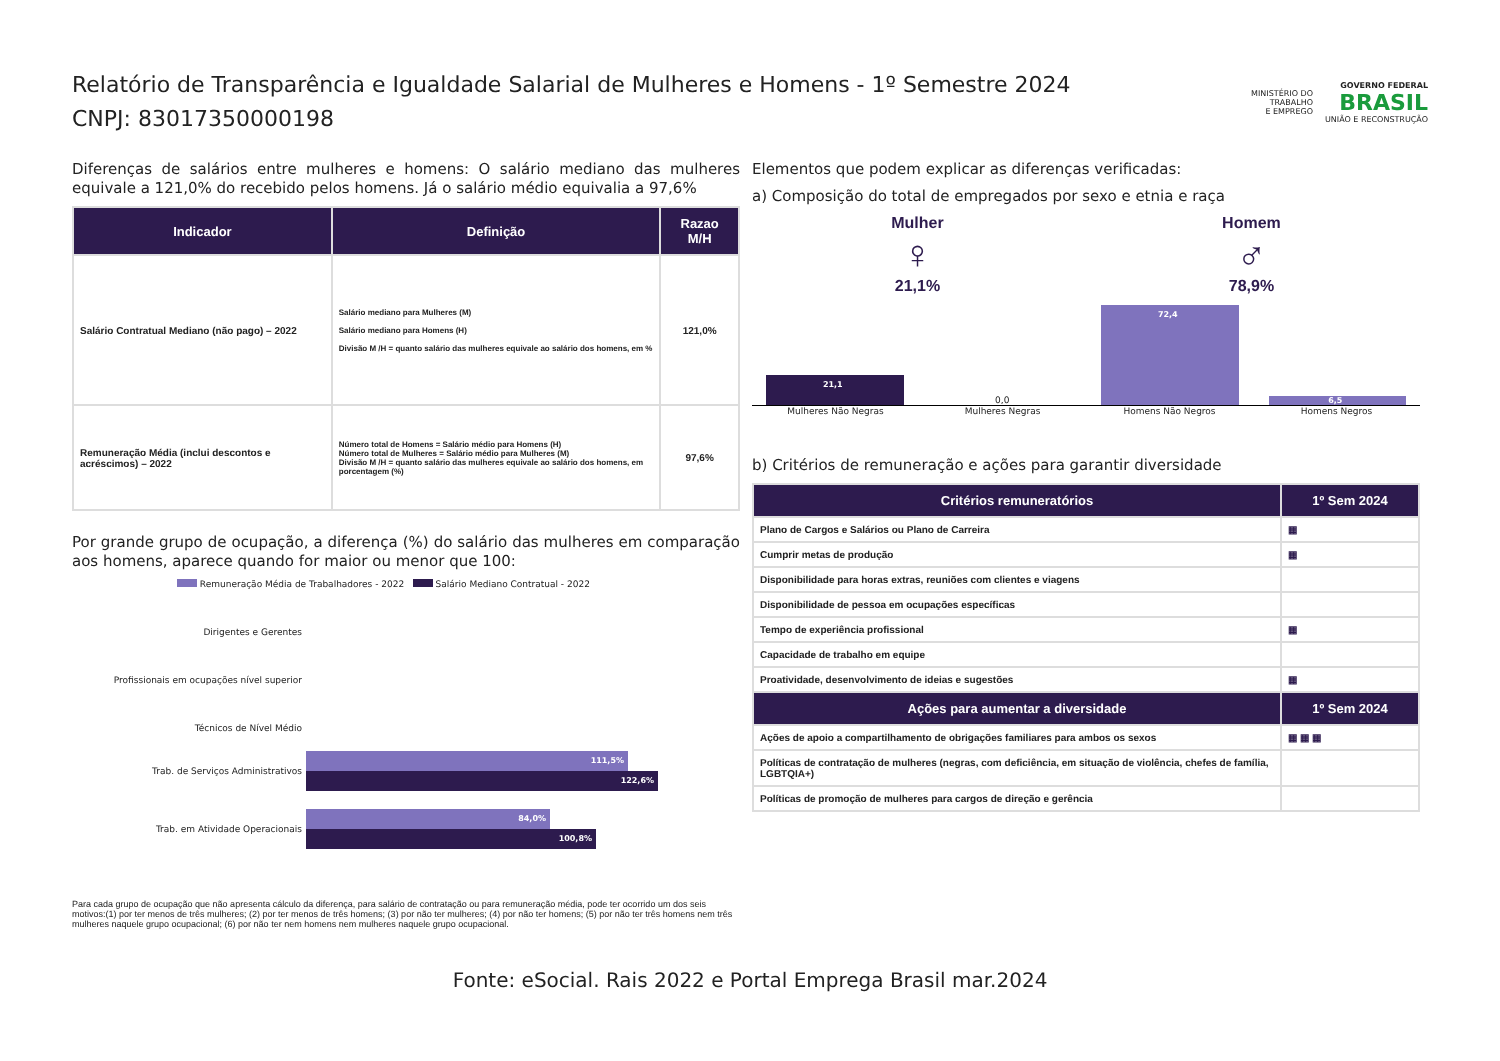Relatório de Transparência e Igualdade Salarial de Mulheres e Homens - 1º Semestre 2024
CNPJ: 83017350000198
MINISTÉRIO DO
TRABALHO
E EMPREGO
GOVERNO FEDERAL
BRASIL
UNIÃO E RECONSTRUÇÃO
Diferenças de salários entre mulheres e homens: O salário mediano das mulheres equivale a 121,0% do recebido pelos homens. Já o salário médio equivalia a 97,6%
| Indicador | Definição | Razao M/H |
| --- | --- | --- |
| Salário Contratual Mediano (não pago) – 2022 | Salário mediano para Mulheres (M) Salário mediano para Homens (H) Divisão M /H = quanto salário das mulheres equivale ao salário dos homens, em % | 121,0% |
| Remuneração Média (inclui descontos e acréscimos) – 2022 | Número total de Homens = Salário médio para Homens (H) Número total de Mulheres = Salário médio para Mulheres (M) Divisão M /H = quanto salário das mulheres equivale ao salário dos homens, em porcentagem (%) | 97,6% |
Por grande grupo de ocupação, a diferença (%) do salário das mulheres em comparação aos homens, aparece quando for maior ou menor que 100:
Remuneração Média de Trabalhadores - 2022 Salário Mediano Contratual - 2022
Dirigentes e Gerentes
Profissionais em ocupações nível superior
Técnicos de Nível Médio
Trab. de Serviços Administrativos
111,5%
122,6%
Trab. em Atividade Operacionais
84,0%
100,8%
Para cada grupo de ocupação que não apresenta cálculo da diferença, para salário de contratação ou para remuneração média, pode ter ocorrido um dos seis motivos:(1) por ter menos de três mulheres; (2) por ter menos de três homens; (3) por não ter mulheres; (4) por não ter homens; (5) por não ter três homens nem três mulheres naquele grupo ocupacional; (6) por não ter nem homens nem mulheres naquele grupo ocupacional.
Elementos que podem explicar as diferenças verificadas:
a) Composição do total de empregados por sexo e etnia e raça
Mulher
♀
21,1%
Homem
♂
78,9%
21,1
0,0
72,4
6,5
Mulheres Não Negras Mulheres Negras Homens Não Negros Homens Negros
b) Critérios de remuneração e ações para garantir diversidade
| Critérios remuneratórios | 1º Sem 2024 |
| --- | --- |
| Plano de Cargos e Salários ou Plano de Carreira | ▦ |
| Cumprir metas de produção | ▦ |
| Disponibilidade para horas extras, reuniões com clientes e viagens | |
| Disponibilidade de pessoa em ocupações específicas | |
| Tempo de experiência profissional | ▦ |
| Capacidade de trabalho em equipe | |
| Proatividade, desenvolvimento de ideias e sugestões | ▦ |
| Ações para aumentar a diversidade | 1º Sem 2024 |
| Ações de apoio a compartilhamento de obrigações familiares para ambos os sexos | ▦ ▦ ▦ |
| Políticas de contratação de mulheres (negras, com deficiência, em situação de violência, chefes de família, LGBTQIA+) | |
| Políticas de promoção de mulheres para cargos de direção e gerência | |
Fonte: eSocial. Rais 2022 e Portal Emprega Brasil mar.2024